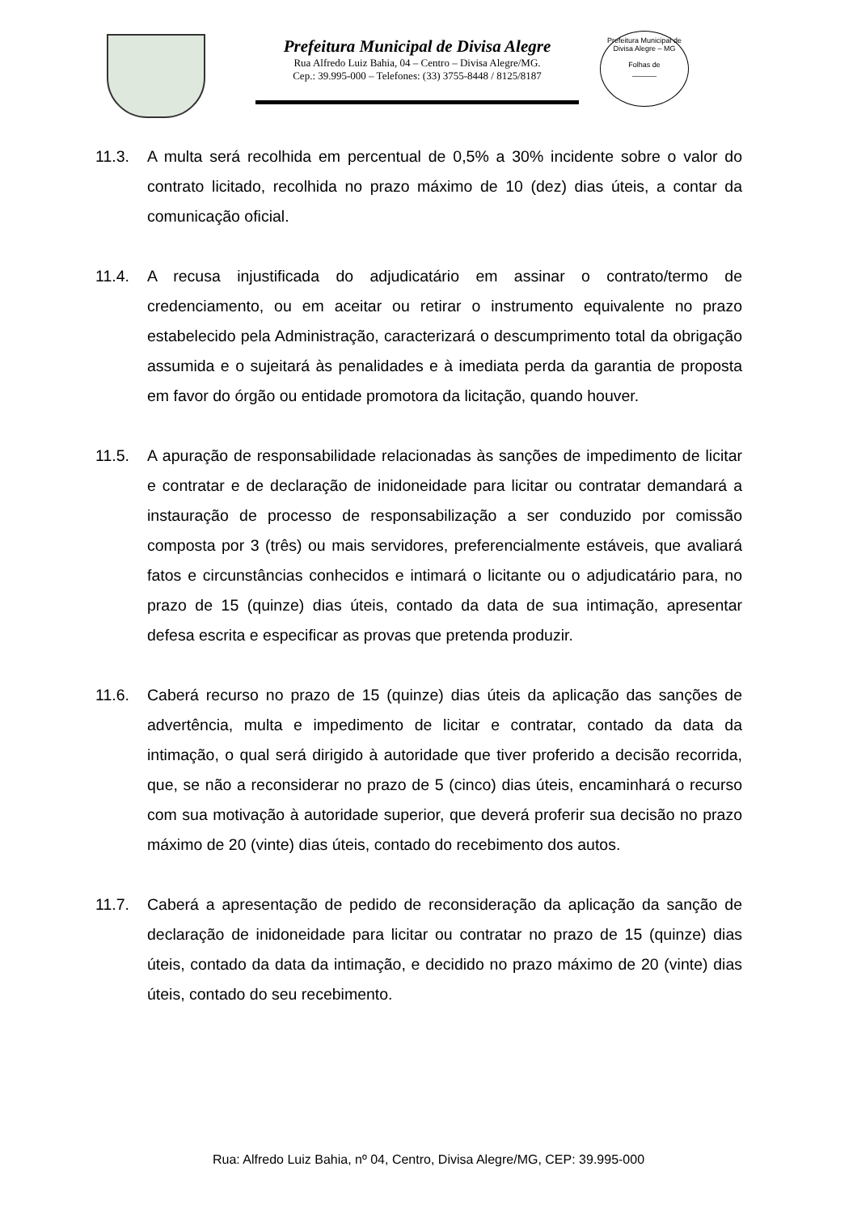Prefeitura Municipal de Divisa Alegre
Rua Alfredo Luiz Bahia, 04 – Centro – Divisa Alegre/MG.
Cep.: 39.995-000 – Telefones: (33) 3755-8448 / 8125/8187
Prefeitura Municipal de Divisa Alegre – MG
Folhas de
______
11.3. A multa será recolhida em percentual de 0,5% a 30% incidente sobre o valor do contrato licitado, recolhida no prazo máximo de 10 (dez) dias úteis, a contar da comunicação oficial.
11.4. A recusa injustificada do adjudicatário em assinar o contrato/termo de credenciamento, ou em aceitar ou retirar o instrumento equivalente no prazo estabelecido pela Administração, caracterizará o descumprimento total da obrigação assumida e o sujeitará às penalidades e à imediata perda da garantia de proposta em favor do órgão ou entidade promotora da licitação, quando houver.
11.5. A apuração de responsabilidade relacionadas às sanções de impedimento de licitar e contratar e de declaração de inidoneidade para licitar ou contratar demandará a instauração de processo de responsabilização a ser conduzido por comissão composta por 3 (três) ou mais servidores, preferencialmente estáveis, que avaliará fatos e circunstâncias conhecidos e intimará o licitante ou o adjudicatário para, no prazo de 15 (quinze) dias úteis, contado da data de sua intimação, apresentar defesa escrita e especificar as provas que pretenda produzir.
11.6. Caberá recurso no prazo de 15 (quinze) dias úteis da aplicação das sanções de advertência, multa e impedimento de licitar e contratar, contado da data da intimação, o qual será dirigido à autoridade que tiver proferido a decisão recorrida, que, se não a reconsiderar no prazo de 5 (cinco) dias úteis, encaminhará o recurso com sua motivação à autoridade superior, que deverá proferir sua decisão no prazo máximo de 20 (vinte) dias úteis, contado do recebimento dos autos.
11.7. Caberá a apresentação de pedido de reconsideração da aplicação da sanção de declaração de inidoneidade para licitar ou contratar no prazo de 15 (quinze) dias úteis, contado da data da intimação, e decidido no prazo máximo de 20 (vinte) dias úteis, contado do seu recebimento.
Rua: Alfredo Luiz Bahia, nº 04, Centro, Divisa Alegre/MG, CEP: 39.995-000